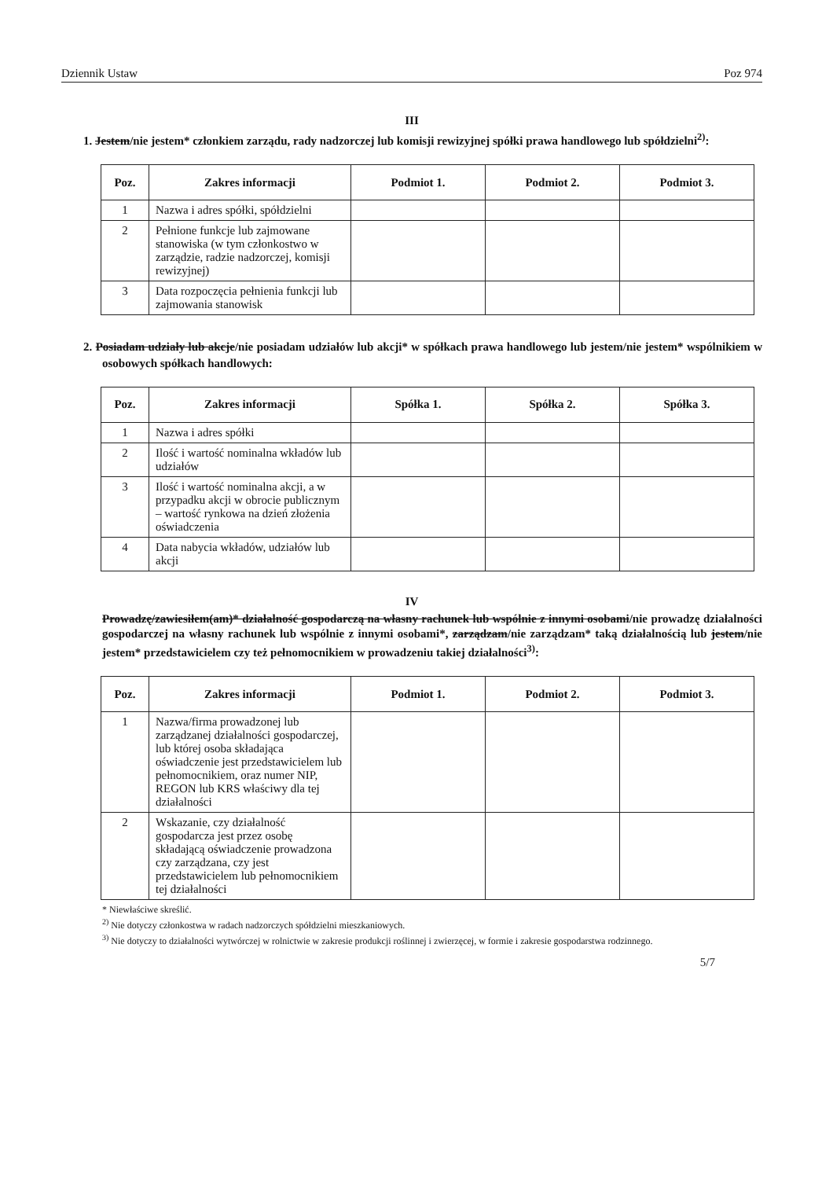Dziennik Ustaw Poz 974
III
1. Jestem/nie jestem* członkiem zarządu, rady nadzorczej lub komisji rewizyjnej spółki prawa handlowego lub spółdzielni<sup>2)</sup>:
| Poz. | Zakres informacji | Podmiot 1. | Podmiot 2. | Podmiot 3. |
| --- | --- | --- | --- | --- |
| 1 | Nazwa i adres spółki, spółdzielni | | | |
| 2 | Pełnione funkcje lub zajmowane stanowiska (w tym członkostwo w zarządzie, radzie nadzorczej, komisji rewizyjnej) | | | |
| 3 | Data rozpoczęcia pełnienia funkcji lub zajmowania stanowisk | | | |
2. Posiadam udziały lub akcje/nie posiadam udziałów lub akcji* w spółkach prawa handlowego lub jestem/nie jestem* wspólnikiem w osobowych spółkach handlowych:
| Poz. | Zakres informacji | Spółka 1. | Spółka 2. | Spółka 3. |
| --- | --- | --- | --- | --- |
| 1 | Nazwa i adres spółki | | | |
| 2 | Ilość i wartość nominalna wkładów lub udziałów | | | |
| 3 | Ilość i wartość nominalna akcji, a w przypadku akcji w obrocie publicznym – wartość rynkowa na dzień złożenia oświadczenia | | | |
| 4 | Data nabycia wkładów, udziałów lub akcji | | | |
IV
Prowadzę/zawiesiłem(am)* działalność gospodarczą na własny rachunek lub wspólnie z innymi osobami/nie prowadzę działalności gospodarczej na własny rachunek lub wspólnie z innymi osobami*, zarządzam/nie zarządzam* taką działalnością lub jestem/nie jestem* przedstawicielem czy też pełnomocnikiem w prowadzeniu takiej działalności<sup>3)</sup>:
| Poz. | Zakres informacji | Podmiot 1. | Podmiot 2. | Podmiot 3. |
| --- | --- | --- | --- | --- |
| 1 | Nazwa/firma prowadzonej lub zarządzanej działalności gospodarczej, lub której osoba składająca oświadczenie jest przedstawicielem lub pełnomocnikiem, oraz numer NIP, REGON lub KRS właściwy dla tej działalności | | | |
| 2 | Wskazanie, czy działalność gospodarcza jest przez osobę składającą oświadczenie prowadzona czy zarządzana, czy jest przedstawicielem lub pełnomocnikiem tej działalności | | | |
* Niewłaściwe skreślić.
<sup>2)</sup> Nie dotyczy członkostwa w radach nadzorczych spółdzielni mieszkaniowych.
<sup>3)</sup> Nie dotyczy to działalności wytwórczej w rolnictwie w zakresie produkcji roślinnej i zwierzęcej, w formie i zakresie gospodarstwa rodzinnego.
5/7